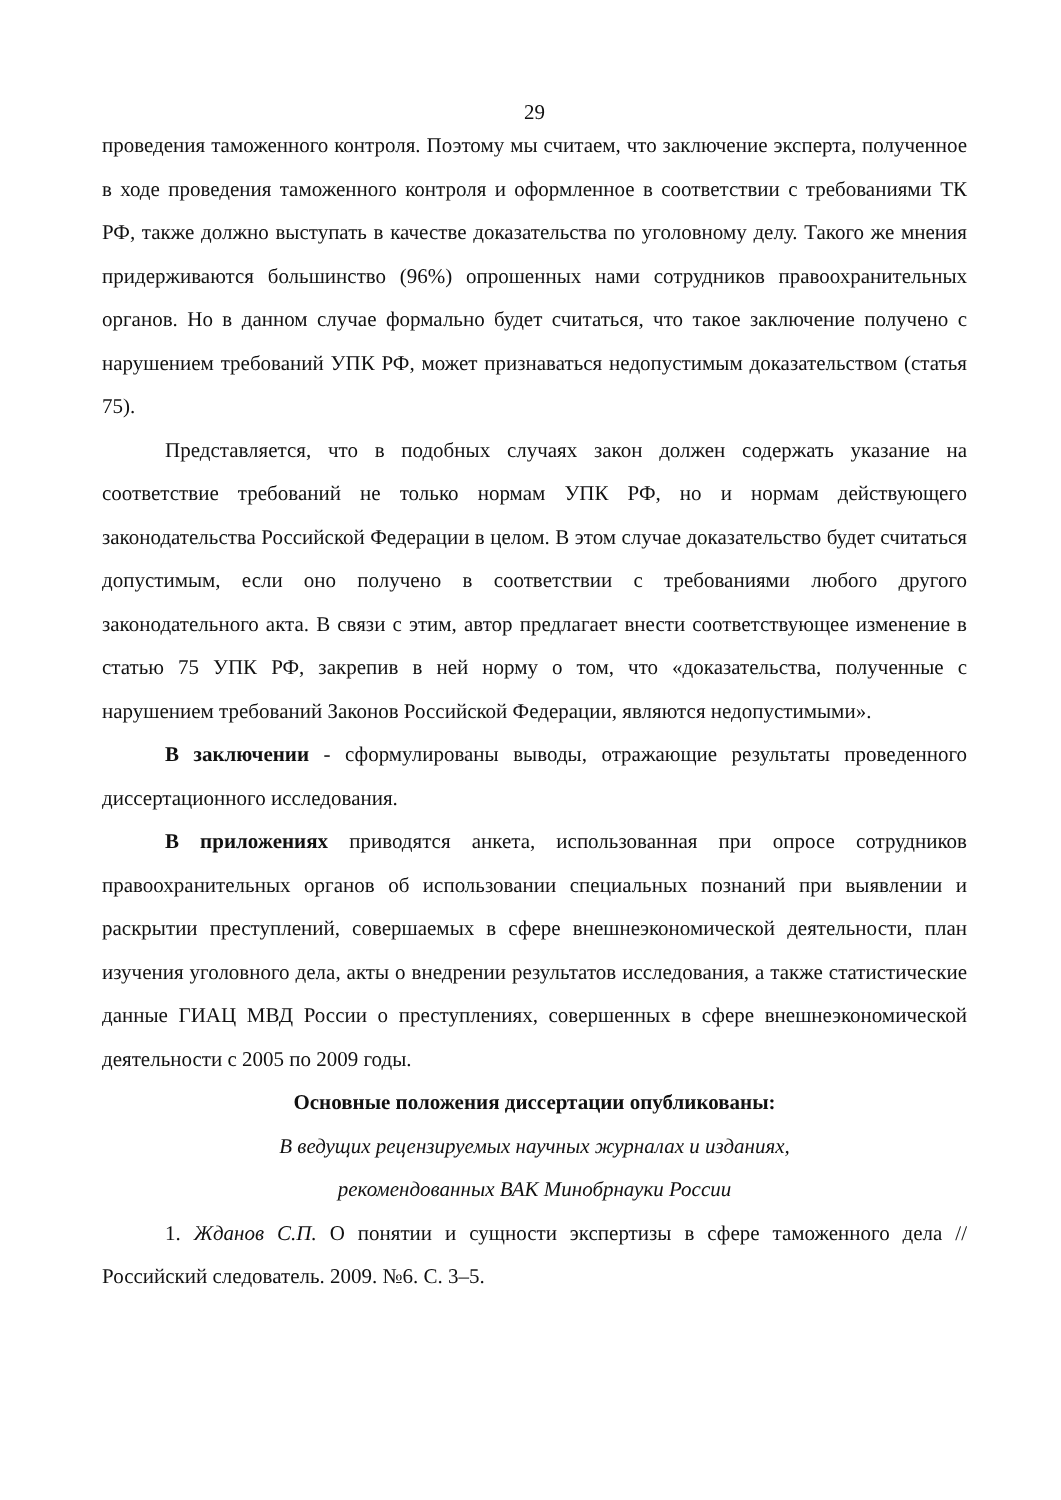29
проведения таможенного контроля. Поэтому мы считаем, что заключение эксперта, полученное в ходе проведения таможенного контроля и оформленное в соответствии с требованиями ТК РФ, также должно выступать в качестве доказательства по уголовному делу. Такого же мнения придерживаются большинство (96%) опрошенных нами сотрудников правоохранительных органов. Но в данном случае формально будет считаться, что такое заключение получено с нарушением требований УПК РФ, может признаваться недопустимым доказательством (статья 75).
Представляется, что в подобных случаях закон должен содержать указание на соответствие требований не только нормам УПК РФ, но и нормам действующего законодательства Российской Федерации в целом. В этом случае доказательство будет считаться допустимым, если оно получено в соответствии с требованиями любого другого законодательного акта. В связи с этим, автор предлагает внести соответствующее изменение в статью 75 УПК РФ, закрепив в ней норму о том, что «доказательства, полученные с нарушением требований Законов Российской Федерации, являются недопустимыми».
В заключении - сформулированы выводы, отражающие результаты проведенного диссертационного исследования.
В приложениях приводятся анкета, использованная при опросе сотрудников правоохранительных органов об использовании специальных познаний при выявлении и раскрытии преступлений, совершаемых в сфере внешнеэкономической деятельности, план изучения уголовного дела, акты о внедрении результатов исследования, а также статистические данные ГИАЦ МВД России о преступлениях, совершенных в сфере внешнеэкономической деятельности с 2005 по 2009 годы.
Основные положения диссертации опубликованы:
В ведущих рецензируемых научных журналах и изданиях,
рекомендованных ВАК Минобрнауки России
1. Жданов С.П. О понятии и сущности экспертизы в сфере таможенного дела // Российский следователь. 2009. №6. С. 3–5.